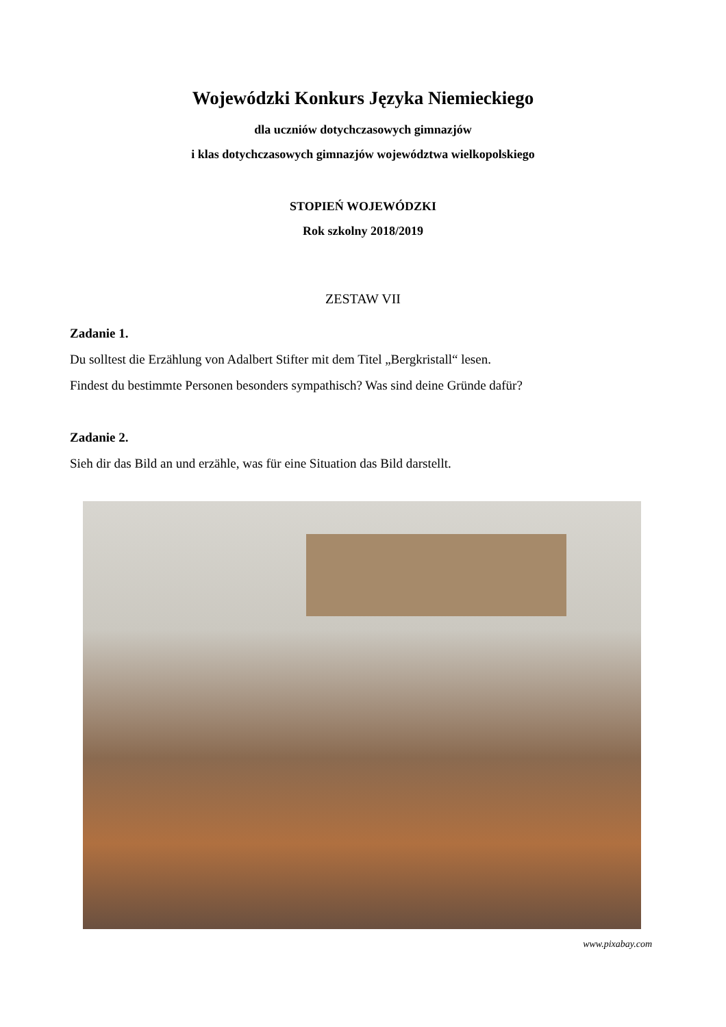Wojewódzki Konkurs Języka Niemieckiego
dla uczniów dotychczasowych gimnazjów
i klas dotychczasowych gimnazjów województwa wielkopolskiego
STOPIEŃ WOJEWÓDZKI
Rok szkolny 2018/2019
ZESTAW VII
Zadanie 1.
Du solltest die Erzählung von Adalbert Stifter mit dem Titel „Bergkristall“ lesen.
Findest du bestimmte Personen besonders sympathisch? Was sind deine Gründe dafür?
Zadanie 2.
Sieh dir das Bild an und erzähle, was für eine Situation das Bild darstellt.
www.pixabay.com